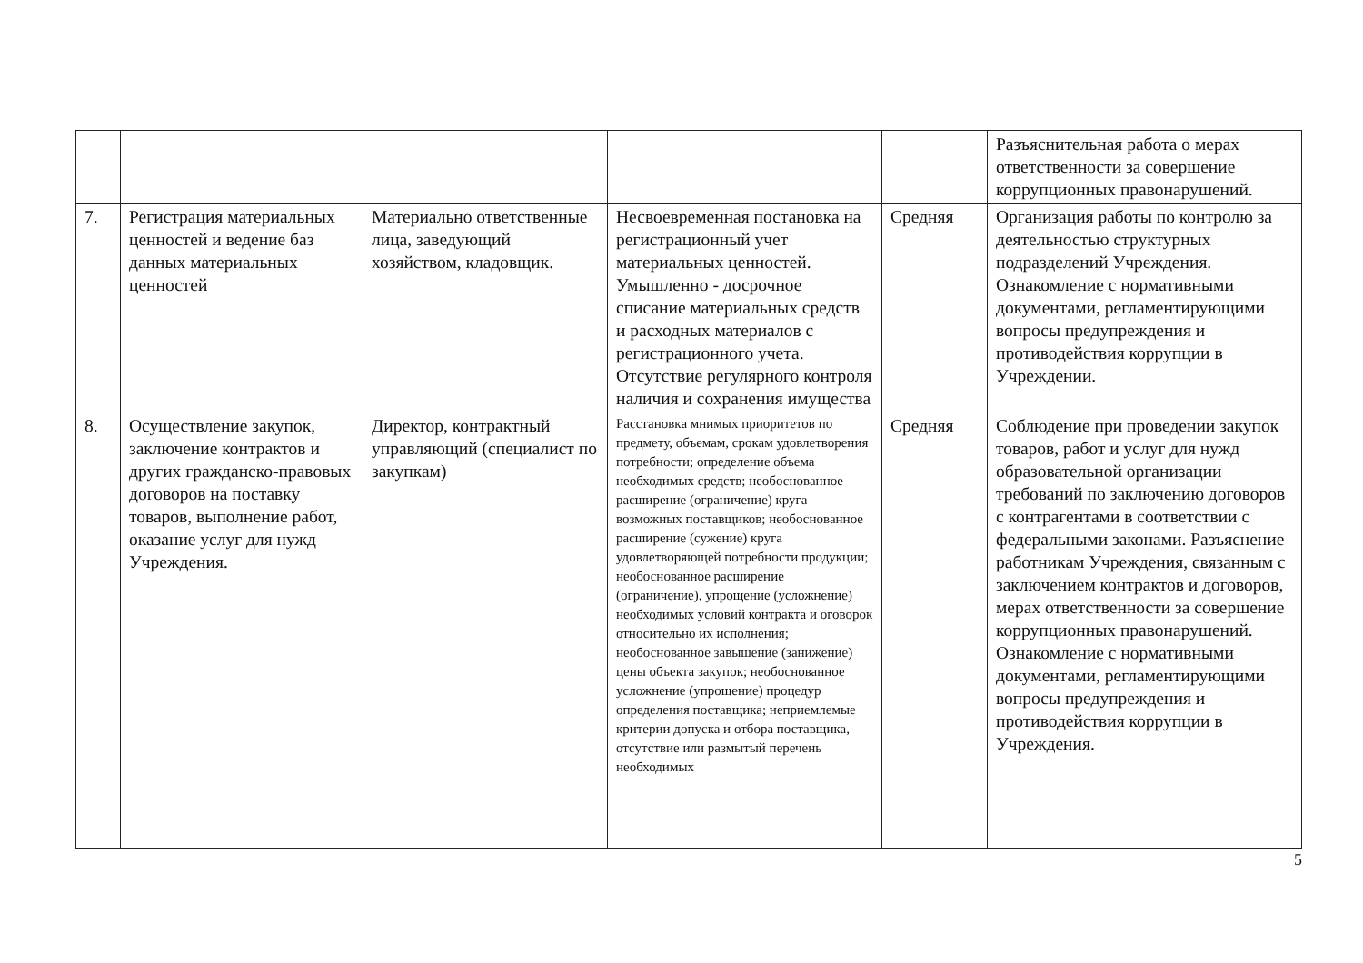| | | | | | Разъяснительная работа о мерах ответственности за совершение коррупционных правонарушений. |
| 7. | Регистрация материальных ценностей и ведение баз данных материальных ценностей | Материально ответственные лица, заведующий хозяйством, кладовщик. | Несвоевременная постановка на регистрационный учет материальных ценностей. Умышленно - досрочное списание материальных средств и расходных материалов с регистрационного учета. Отсутствие регулярного контроля наличия и сохранения имущества | Средняя | Организация работы по контролю за деятельностью структурных подразделений Учреждения. Ознакомление с нормативными документами, регламентирующими вопросы предупреждения и противодействия коррупции в Учреждении. |
| 8. | Осуществление закупок, заключение контрактов и других гражданско-правовых договоров на поставку товаров, выполнение работ, оказание услуг для нужд Учреждения. | Директор, контрактный управляющий (специалист по закупкам) | Расстановка мнимых приоритетов по предмету, объемам, срокам удовлетворения потребности; определение объема необходимых средств; необоснованное расширение (ограничение) круга возможных поставщиков; необоснованное расширение (сужение) круга удовлетворяющей потребности продукции; необоснованное расширение (ограничение), упрощение (усложнение) необходимых условий контракта и оговорок относительно их исполнения; необоснованное завышение (занижение) цены объекта закупок; необоснованное усложнение (упрощение) процедур определения поставщика; неприемлемые критерии допуска и отбора поставщика, отсутствие или размытый перечень необходимых | Средняя | Соблюдение при проведении закупок товаров, работ и услуг для нужд образовательной организации требований по заключению договоров с контрагентами в соответствии с федеральными законами. Разъяснение работникам Учреждения, связанным с заключением контрактов и договоров, мерах ответственности за совершение коррупционных правонарушений. Ознакомление с нормативными документами, регламентирующими вопросы предупреждения и противодействия коррупции в Учреждения. |
5